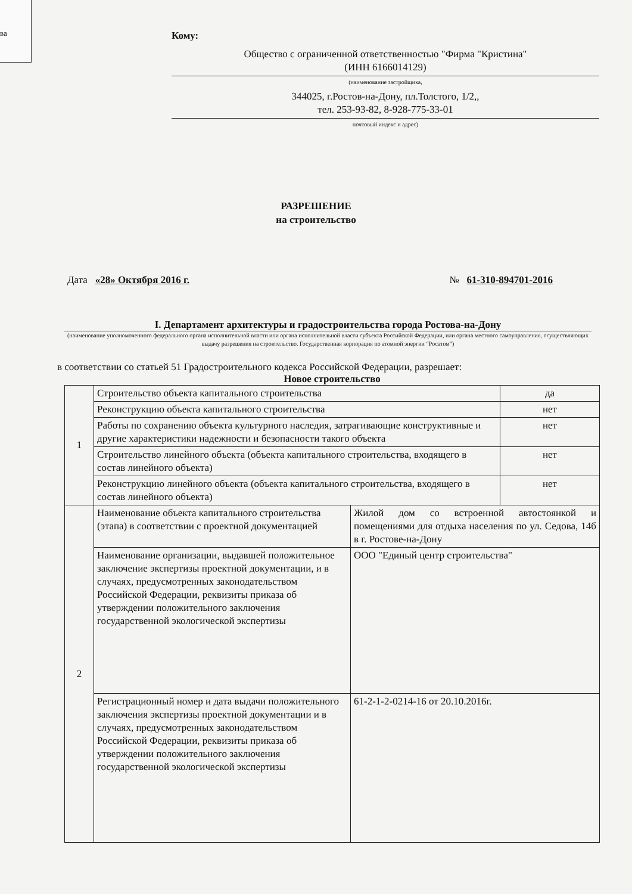ва
Кому:
Общество с ограниченной ответственностью "Фирма "Кристина"
(ИНН 6166014129)
(наименование застройщика,
344025, г.Ростов-на-Дону, пл.Толстого, 1/2,,
тел. 253-93-82, 8-928-775-33-01
почтовый индекс и адрес)
РАЗРЕШЕНИЕ
на строительство
Дата «28» Октября 2016 г. № 61-310-894701-2016
I. Департамент архитектуры и градостроительства города Ростова-на-Дону
(наименование уполномоченного федерального органа исполнительной власти или органа исполнительной власти субъекта Российской Федерации, или органа местного самоуправления, осуществляющих выдачу разрешения на строительство. Государственная корпорация по атомной энергии “Росатом”)
в соответствии со статьей 51 Градостроительного кодекса Российской Федерации, разрешает:
Новое строительство
| 1 | Строительство объекта капитального строительства | | да |
| | Реконструкцию объекта капитального строительства | | нет |
| | Работы по сохранению объекта культурного наследия, затрагивающие конструктивные и другие характеристики надежности и безопасности такого объекта | | нет |
| | Строительство линейного объекта (объекта капитального строительства, входящего в состав линейного объекта) | | нет |
| | Реконструкцию линейного объекта (объекта капитального строительства, входящего в состав линейного объекта) | | нет |
| 2 | Наименование объекта капитального строительства (этапа) в соответствии с проектной документацией | Жилой дом со встроенной автостоянкой и помещениями для отдыха населения по ул. Седова, 14б в г. Ростове-на-Дону | |
| | Наименование организации, выдавшей положительное заключение экспертизы проектной документации, и в случаях, предусмотренных законодательством Российской Федерации, реквизиты приказа об утверждении положительного заключения государственной экологической экспертизы | ООО "Единый центр строительства" | |
| | Регистрационный номер и дата выдачи положительного заключения экспертизы проектной документации и в случаях, предусмотренных законодательством Российской Федерации, реквизиты приказа об утверждении положительного заключения государственной экологической экспертизы | 61-2-1-2-0214-16 от 20.10.2016г. | |